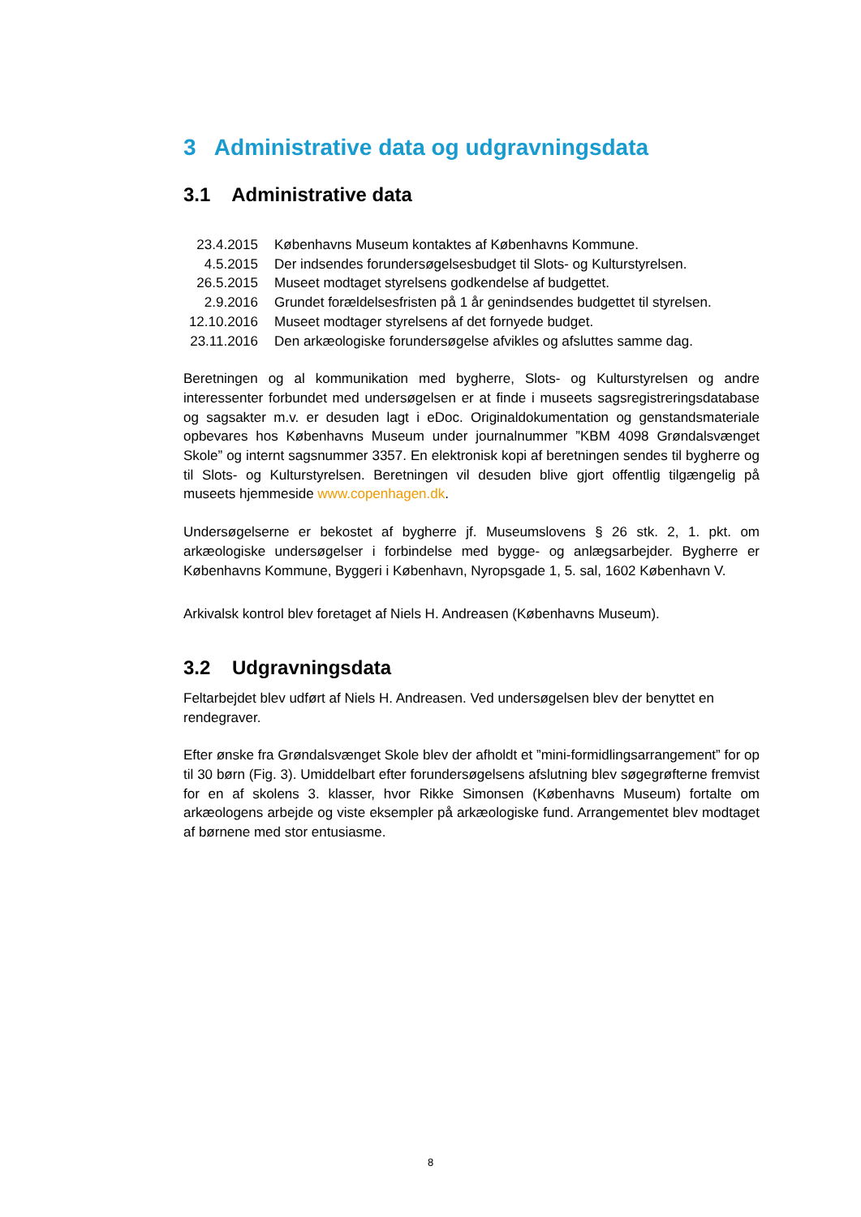3 Administrative data og udgravningsdata
3.1 Administrative data
| 23.4.2015 | Københavns Museum kontaktes af Københavns Kommune. |
| 4.5.2015 | Der indsendes forundersøgelsesbudget til Slots- og Kulturstyrelsen. |
| 26.5.2015 | Museet modtaget styrelsens godkendelse af budgettet. |
| 2.9.2016 | Grundet forældelsesfristen på 1 år genindsendes budgettet til styrelsen. |
| 12.10.2016 | Museet modtager styrelsens af det fornyede budget. |
| 23.11.2016 | Den arkæologiske forundersøgelse afvikles og afsluttes samme dag. |
Beretningen og al kommunikation med bygherre, Slots- og Kulturstyrelsen og andre interessenter forbundet med undersøgelsen er at finde i museets sagsregistreringsdatabase og sagsakter m.v. er desuden lagt i eDoc. Originaldokumentation og genstandsmateriale opbevares hos Københavns Museum under journalnummer ”KBM 4098 Grøndalsvænget Skole” og internt sagsnummer 3357. En elektronisk kopi af beretningen sendes til bygherre og til Slots- og Kulturstyrelsen. Beretningen vil desuden blive gjort offentlig tilgængelig på museets hjemmeside www.copenhagen.dk.
Undersøgelserne er bekostet af bygherre jf. Museumslovens § 26 stk. 2, 1. pkt. om arkæologiske undersøgelser i forbindelse med bygge- og anlægsarbejder. Bygherre er Københavns Kommune, Byggeri i København, Nyropsgade 1, 5. sal, 1602 København V.
Arkivalsk kontrol blev foretaget af Niels H. Andreasen (Københavns Museum).
3.2 Udgravningsdata
Feltarbejdet blev udført af Niels H. Andreasen. Ved undersøgelsen blev der benyttet en rendegraver.
Efter ønske fra Grøndalsvænget Skole blev der afholdt et ”mini-formidlingsarrangement” for op til 30 børn (Fig. 3). Umiddelbart efter forundersøgelsens afslutning blev søgegrøfterne fremvist for en af skolens 3. klasser, hvor Rikke Simonsen (Københavns Museum) fortalte om arkæologens arbejde og viste eksempler på arkæologiske fund. Arrangementet blev modtaget af børnene med stor entusiasme.
8